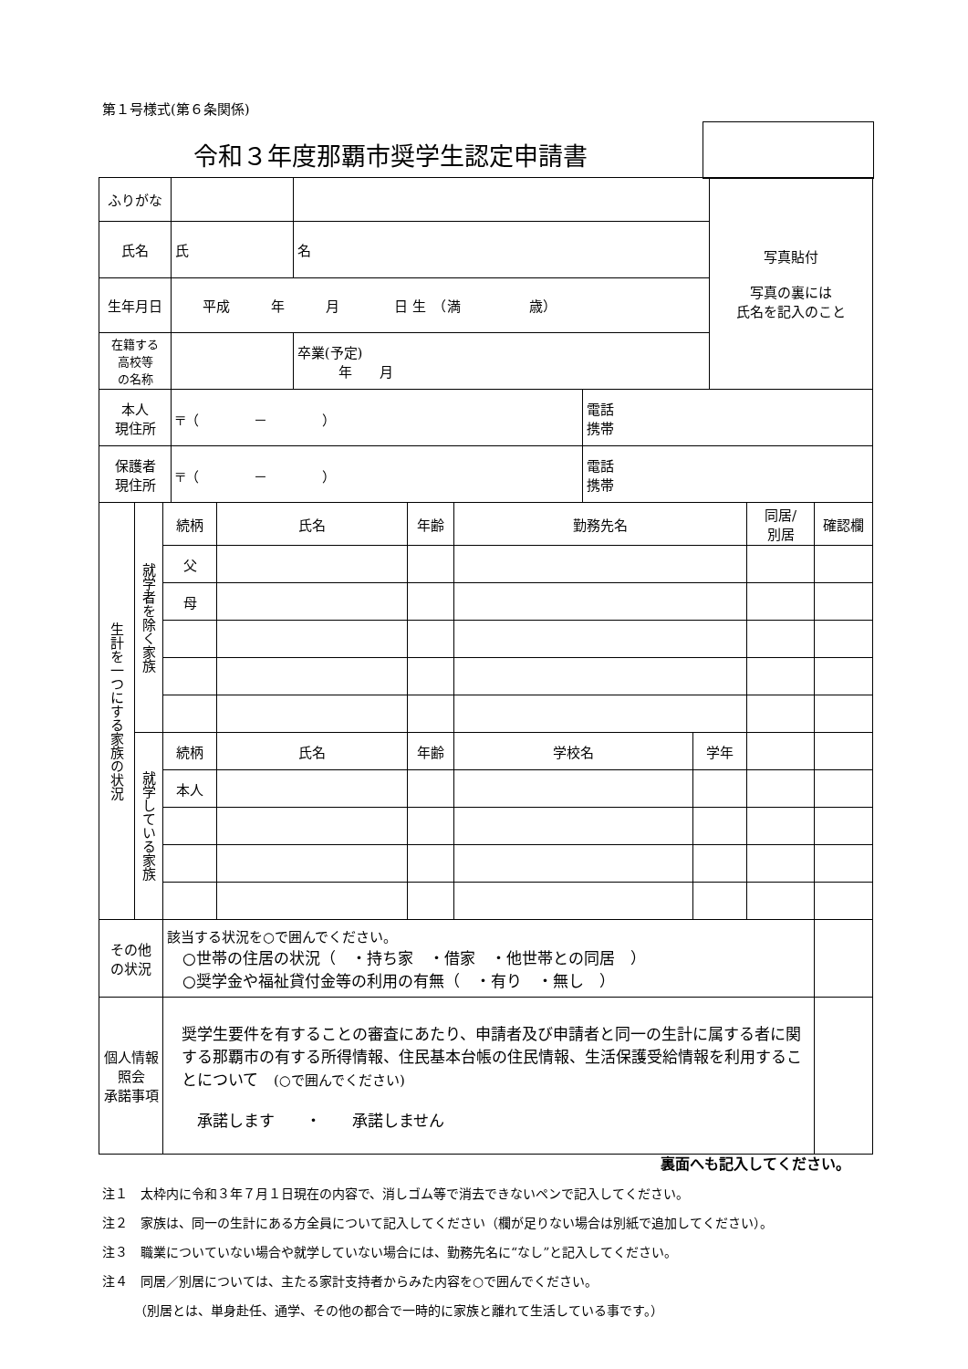第１号様式(第６条関係)
令和３年度那覇市奨学生認定申請書
| ふりがな | | | | | 写真貼付 写真の裏には 氏名を記入のこと |
| 氏名 | 氏 | 名 | | | |
| 生年月日 | 平成 年 月 日 生 （満 歳） | | | | |
| 在籍する 高校等 の名称 | | | 卒業(予定) 年 月 | | |
| 本人 現住所 | 〒（ － ） | | | 電話 携帯 | |
| 保護者 現住所 | 〒（ － ） | | | 電話 携帯 | |
| 生計を一つにする家族の状況 | 就学者を除く家族 | 続柄 | 氏名 | 年齢 | 勤務先名 | | 同居/ 別居 | 確認欄 |
| | | 父 | | | | | | |
| | | 母 | | | | | | |
| | 就学している家族 | 続柄 | 氏名 | 年齢 | 学校名 | 学年 | | |
| | | 本人 | | | | | | |
| その他 の状況 | | 該当する状況を○で囲んでください。 ○世帯の住居の状況（ ・持ち家 ・借家 ・他世帯との同居 ） ○奨学金や福祉貸付金等の利用の有無（ ・有り ・無し ） | | | | | | |
| 個人情報 照会 承諾事項 | | 奨学生要件を有することの審査にあたり、申請者及び申請者と同一の生計に属する者に関する那覇市の有する所得情報、住民基本台帳の住民情報、生活保護受給情報を利用することについて (○で囲んでください) 承諾します ・ 承諾しません | | | | | | |
裏面へも記入してください。
注１　太枠内に令和３年７月１日現在の内容で、消しゴム等で消去できないペンで記入してください。
注２　家族は、同一の生計にある方全員について記入してください（欄が足りない場合は別紙で追加してください）。
注３　職業についていない場合や就学していない場合には、勤務先名に“なし”と記入してください。
注４　同居／別居については、主たる家計支持者からみた内容を○で囲んでください。
　　　（別居とは、単身赴任、通学、その他の都合で一時的に家族と離れて生活している事です。）